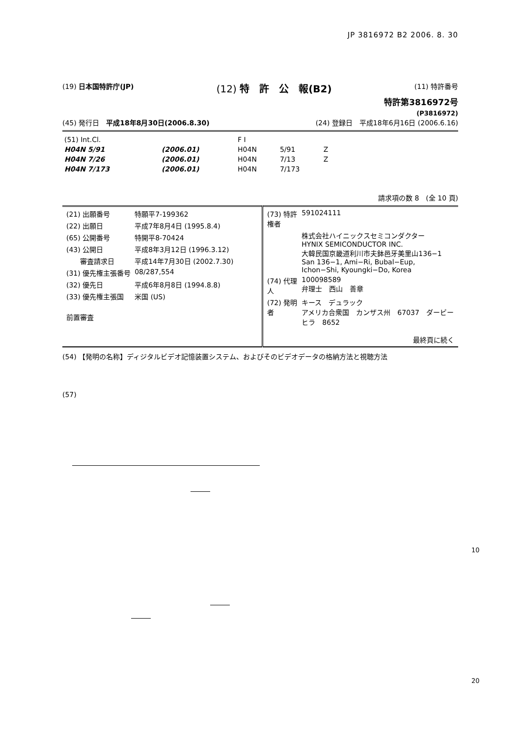JP 3816972 B2 2006. 8. 30
(19) 日本国特許庁(JP) (12) 特　許　公　報(B2) (11) 特許番号
特許第3816972号
(P3816972)
(45) 発行日　平成18年8月30日(2006.8.30) (24) 登録日　平成18年6月16日 (2006.6.16)
| (51) Int.Cl. | | | F I | | |
| H04N 5/91 | | (2006.01) | H04N | 5/91 | Z |
| H04N 7/26 | | (2006.01) | H04N | 7/13 | Z |
| H04N 7/173 | | (2006.01) | H04N | 7/173 | |
請求項の数 8　(全 10 頁)
| / (21) 出願番号 / 特願平7-199362 / / (22) 出願日 / 平成7年8月4日 (1995.8.4) / / (65) 公開番号 / 特開平8-70424 / / (43) 公開日 / 平成8年3月12日 (1996.3.12) / / 審査請求日 / 平成14年7月30日 (2002.7.30) / / (31) 優先権主張番号 / 08/287,554 / / (32) 優先日 / 平成6年8月8日 (1994.8.8) / / (33) 優先権主張国 / 米国 (US) / / 前置審査 / / | / (73) 特許権者 / 591024111 / / / 株式会社ハイニックスセミコンダクター HYNIX SEMICONDUCTOR INC. 大韓民国京畿道利川市夫鉢邑牙美里山136−1 San 136−1, Ami−Ri, Bubal−Eup, Ichon−Shi, Kyoungki−Do, Korea / / (74) 代理人 / 100098589 弁理士 西山 善章 / / (72) 発明者 / キース デュラック アメリカ合衆国 カンザス州 67037 ダービー ヒラ 8652 / / 最終頁に続く / / |
(54) 【発明の名称】ディジタルビデオ記憶装置システム、およびそのビデオデータの格納方法と視聴方法
(57)
10
20